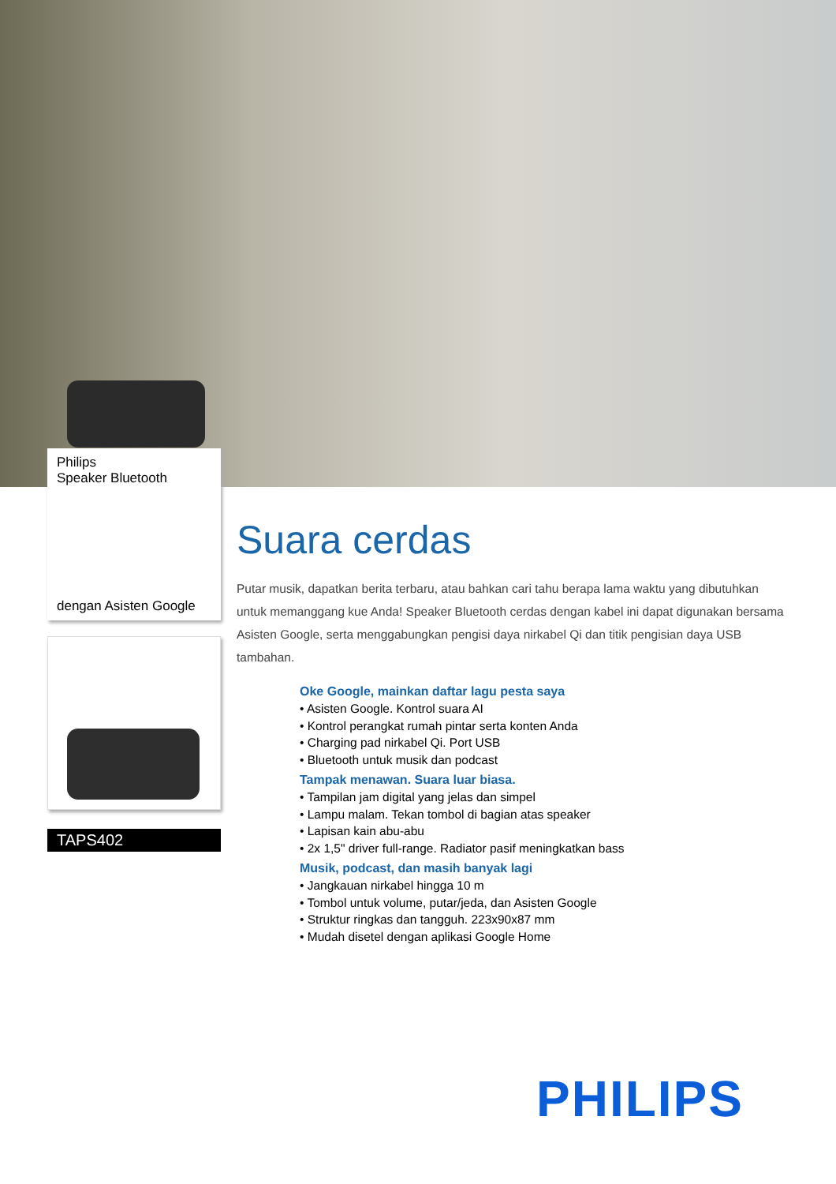Philips
Speaker Bluetooth
dengan Asisten Google
TAPS402
Suara cerdas
Putar musik, dapatkan berita terbaru, atau bahkan cari tahu berapa lama waktu yang dibutuhkan untuk memanggang kue Anda! Speaker Bluetooth cerdas dengan kabel ini dapat digunakan bersama Asisten Google, serta menggabungkan pengisi daya nirkabel Qi dan titik pengisian daya USB tambahan.
Oke Google, mainkan daftar lagu pesta saya
• Asisten Google. Kontrol suara AI
• Kontrol perangkat rumah pintar serta konten Anda
• Charging pad nirkabel Qi. Port USB
• Bluetooth untuk musik dan podcast
Tampak menawan. Suara luar biasa.
• Tampilan jam digital yang jelas dan simpel
• Lampu malam. Tekan tombol di bagian atas speaker
• Lapisan kain abu-abu
• 2x 1,5" driver full-range. Radiator pasif meningkatkan bass
Musik, podcast, dan masih banyak lagi
• Jangkauan nirkabel hingga 10 m
• Tombol untuk volume, putar/jeda, dan Asisten Google
• Struktur ringkas dan tangguh. 223x90x87 mm
• Mudah disetel dengan aplikasi Google Home
PHILIPS